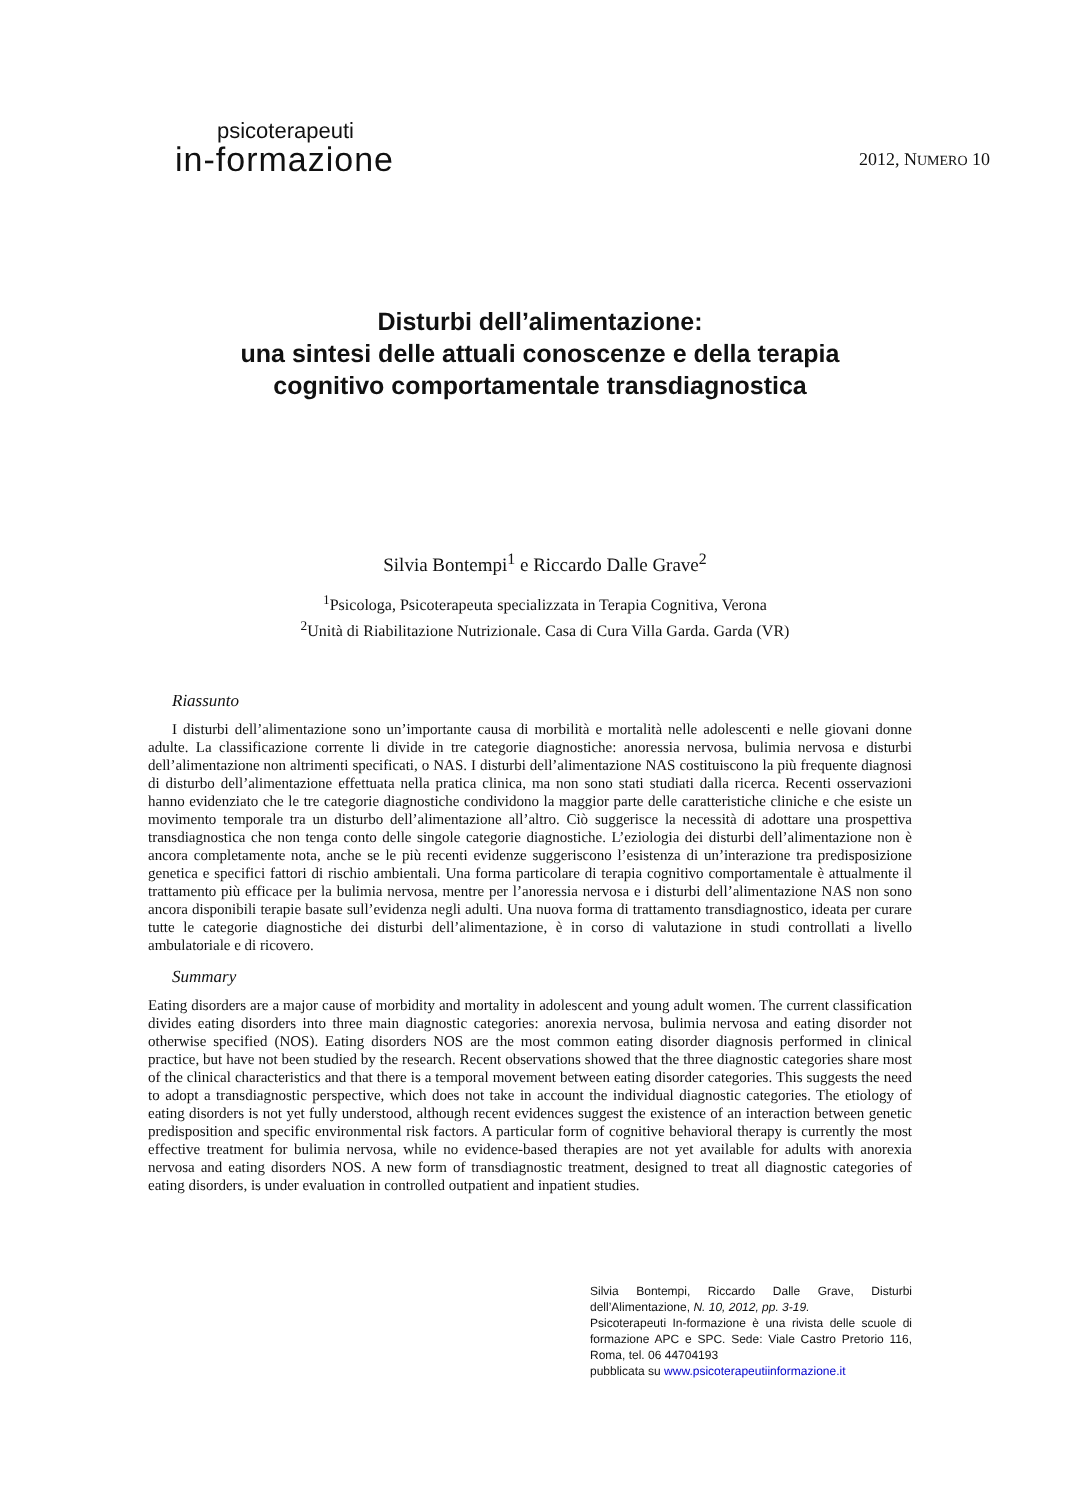psicoterapeuti
in-formazione
2012, NUMERO 10
Disturbi dell’alimentazione:
una sintesi delle attuali conoscenze e della terapia
cognitivo comportamentale transdiagnostica
Silvia Bontempi<sup>1</sup> e Riccardo Dalle Grave<sup>2</sup>
<sup>1</sup> Psicologa, Psicoterapeuta specializzata in Terapia Cognitiva, Verona
<sup>2</sup> Unità di Riabilitazione Nutrizionale. Casa di Cura Villa Garda. Garda (VR)
Riassunto
I disturbi dell’alimentazione sono un’importante causa di morbilità e mortalità nelle adolescenti e nelle giovani donne adulte. La classificazione corrente li divide in tre categorie diagnostiche: anoressia nervosa, bulimia nervosa e disturbi dell’alimentazione non altrimenti specificati, o NAS. I disturbi dell’alimentazione NAS costituiscono la più frequente diagnosi di disturbo dell’alimentazione effettuata nella pratica clinica, ma non sono stati studiati dalla ricerca. Recenti osservazioni hanno evidenziato che le tre categorie diagnostiche condividono la maggior parte delle caratteristiche cliniche e che esiste un movimento temporale tra un disturbo dell’alimentazione all’altro. Ciò suggerisce la necessità di adottare una prospettiva transdiagnostica che non tenga conto delle singole categorie diagnostiche. L’eziologia dei disturbi dell’alimentazione non è ancora completamente nota, anche se le più recenti evidenze suggeriscono l’esistenza di un’interazione tra predisposizione genetica e specifici fattori di rischio ambientali. Una forma particolare di terapia cognitivo comportamentale è attualmente il trattamento più efficace per la bulimia nervosa, mentre per l’anoressia nervosa e i disturbi dell’alimentazione NAS non sono ancora disponibili terapie basate sull’evidenza negli adulti. Una nuova forma di trattamento transdiagnostico, ideata per curare tutte le categorie diagnostiche dei disturbi dell’alimentazione, è in corso di valutazione in studi controllati a livello ambulatoriale e di ricovero.
Summary
Eating disorders are a major cause of morbidity and mortality in adolescent and young adult women. The current classification divides eating disorders into three main diagnostic categories: anorexia nervosa, bulimia nervosa and eating disorder not otherwise specified (NOS). Eating disorders NOS are the most common eating disorder diagnosis performed in clinical practice, but have not been studied by the research. Recent observations showed that the three diagnostic categories share most of the clinical characteristics and that there is a temporal movement between eating disorder categories. This suggests the need to adopt a transdiagnostic perspective, which does not take in account the individual diagnostic categories. The etiology of eating disorders is not yet fully understood, although recent evidences suggest the existence of an interaction between genetic predisposition and specific environmental risk factors. A particular form of cognitive behavioral therapy is currently the most effective treatment for bulimia nervosa, while no evidence-based therapies are not yet available for adults with anorexia nervosa and eating disorders NOS. A new form of transdiagnostic treatment, designed to treat all diagnostic categories of eating disorders, is under evaluation in controlled outpatient and inpatient studies.
Silvia Bontempi, Riccardo Dalle Grave, Disturbi dell’Alimentazione, N. 10, 2012, pp. 3-19.
Psicoterapeuti In-formazione è una rivista delle scuole di formazione APC e SPC. Sede: Viale Castro Pretorio 116, Roma, tel. 06 44704193
pubblicata su www.psicoterapeutiinformazione.it